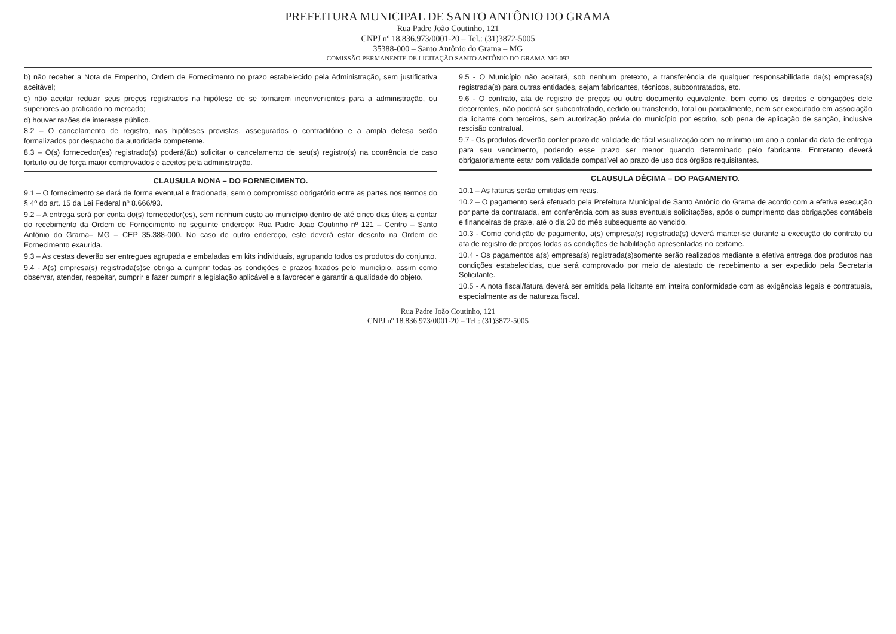PREFEITURA MUNICIPAL DE SANTO ANTÔNIO DO GRAMA
Rua Padre João Coutinho, 121
CNPJ nº 18.836.973/0001-20 – Tel.: (31)3872-5005
35388-000 – Santo Antônio do Grama – MG
COMISSÃO PERMANENTE DE LICITAÇÃO SANTO ANTÔNIO DO GRAMA-MG 092
b) não receber a Nota de Empenho, Ordem de Fornecimento no prazo estabelecido pela Administração, sem justificativa aceitável;
c) não aceitar reduzir seus preços registrados na hipótese de se tornarem inconvenientes para a administração, ou superiores ao praticado no mercado;
d) houver razões de interesse público.
8.2 – O cancelamento de registro, nas hipóteses previstas, assegurados o contraditório e a ampla defesa serão formalizados por despacho da autoridade competente.
8.3 – O(s) fornecedor(es) registrado(s) poderá(ão) solicitar o cancelamento de seu(s) registro(s) na ocorrência de caso fortuito ou de força maior comprovados e aceitos pela administração.
CLAUSULA NONA – DO FORNECIMENTO.
9.1 – O fornecimento se dará de forma eventual e fracionada, sem o compromisso obrigatório entre as partes nos termos do § 4º do art. 15 da Lei Federal nº 8.666/93.
9.2 – A entrega será por conta do(s) fornecedor(es), sem nenhum custo ao município dentro de até cinco dias úteis a contar do recebimento da Ordem de Fornecimento no seguinte endereço: Rua Padre Joao Coutinho nº 121 – Centro – Santo Antônio do Grama– MG – CEP 35.388-000. No caso de outro endereço, este deverá estar descrito na Ordem de Fornecimento exaurida.
9.3 – As cestas deverão ser entregues agrupada e embaladas em kits individuais, agrupando todos os produtos do conjunto.
9.4 - A(s) empresa(s) registrada(s)se obriga a cumprir todas as condições e prazos fixados pelo município, assim como observar, atender, respeitar, cumprir e fazer cumprir a legislação aplicável e a favorecer e garantir a qualidade do objeto.
9.5 - O Município não aceitará, sob nenhum pretexto, a transferência de qualquer responsabilidade da(s) empresa(s) registrada(s) para outras entidades, sejam fabricantes, técnicos, subcontratados, etc.
9.6 - O contrato, ata de registro de preços ou outro documento equivalente, bem como os direitos e obrigações dele decorrentes, não poderá ser subcontratado, cedido ou transferido, total ou parcialmente, nem ser executado em associação da licitante com terceiros, sem autorização prévia do município por escrito, sob pena de aplicação de sanção, inclusive rescisão contratual.
9.7 - Os produtos deverão conter prazo de validade de fácil visualização com no mínimo um ano a contar da data de entrega para seu vencimento, podendo esse prazo ser menor quando determinado pelo fabricante. Entretanto deverá obrigatoriamente estar com validade compatível ao prazo de uso dos órgãos requisitantes.
CLAUSULA DÉCIMA – DO PAGAMENTO.
10.1 – As faturas serão emitidas em reais.
10.2 – O pagamento será efetuado pela Prefeitura Municipal de Santo Antônio do Grama de acordo com a efetiva execução por parte da contratada, em conferência com as suas eventuais solicitações, após o cumprimento das obrigações contábeis e financeiras de praxe, até o dia 20 do mês subsequente ao vencido.
10.3 - Como condição de pagamento, a(s) empresa(s) registrada(s) deverá manter-se durante a execução do contrato ou ata de registro de preços todas as condições de habilitação apresentadas no certame.
10.4 - Os pagamentos a(s) empresa(s) registrada(s)somente serão realizados mediante a efetiva entrega dos produtos nas condições estabelecidas, que será comprovado por meio de atestado de recebimento a ser expedido pela Secretaria Solicitante.
10.5 - A nota fiscal/fatura deverá ser emitida pela licitante em inteira conformidade com as exigências legais e contratuais, especialmente as de natureza fiscal.
Rua Padre João Coutinho, 121
CNPJ nº 18.836.973/0001-20 – Tel.: (31)3872-5005